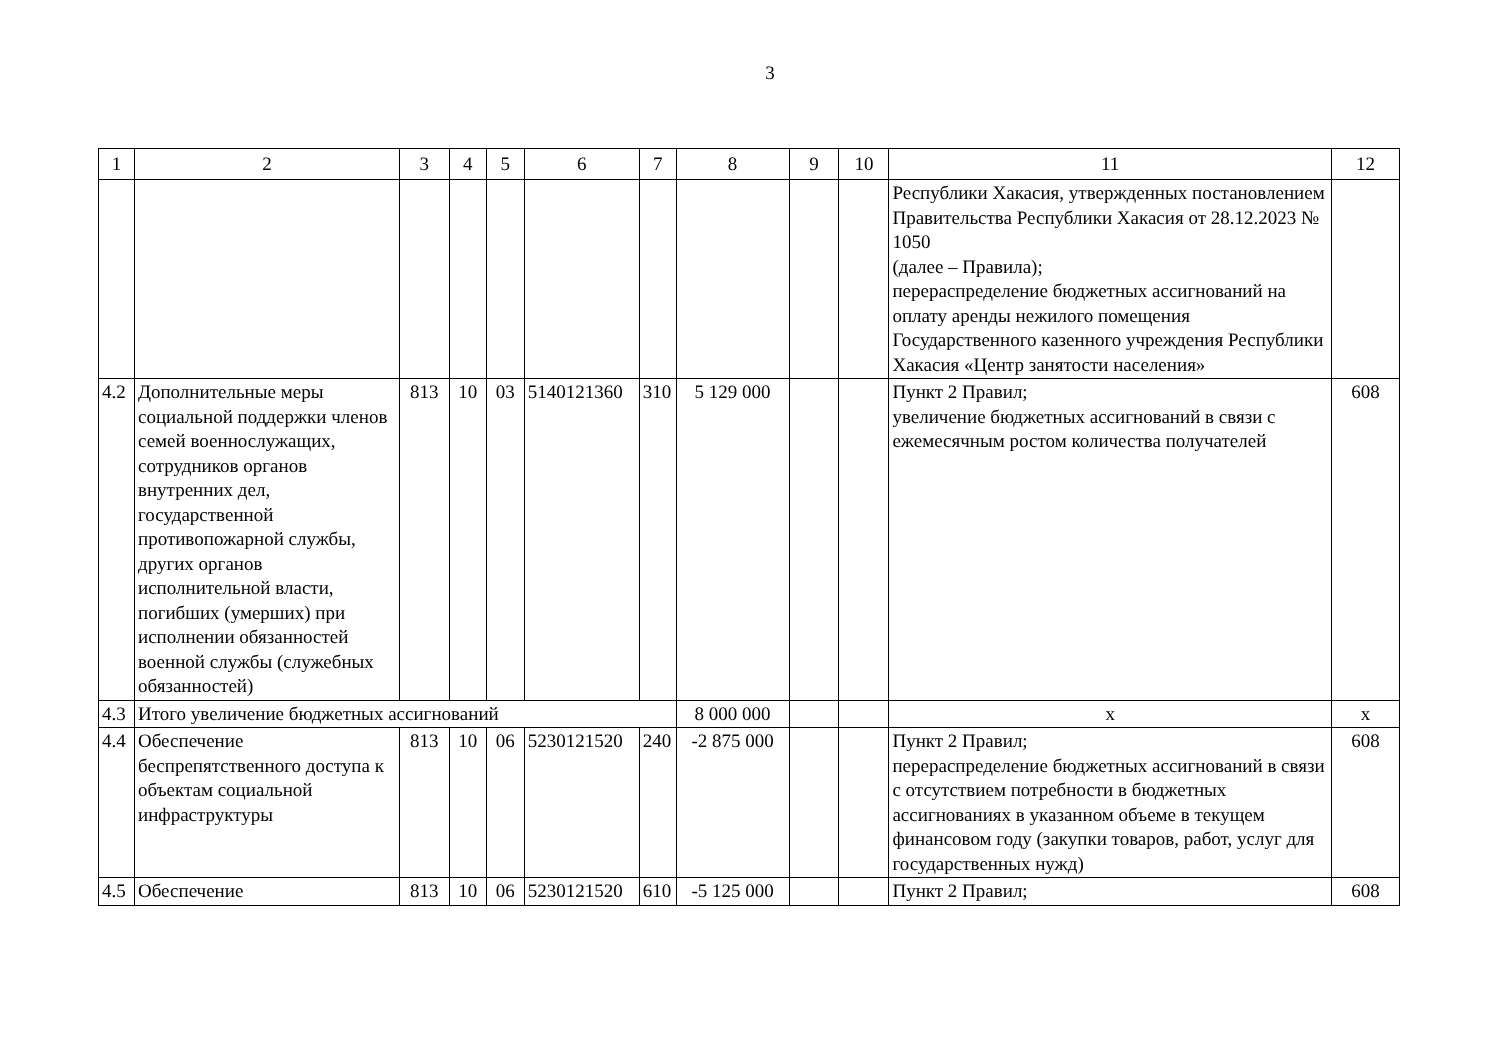3
| 1 | 2 | 3 | 4 | 5 | 6 | 7 | 8 | 9 | 10 | 11 | 12 |
| | | | | | | | | | | Республики Хакасия, утвержденных постановлением Правительства Республики Хакасия от 28.12.2023 № 1050 (далее – Правила); перераспределение бюджетных ассигнований на оплату аренды нежилого помещения Государственного казенного учреждения Республики Хакасия «Центр занятости населения» | |
| 4.2 | Дополнительные меры социальной поддержки членов семей военнослужащих, сотрудников органов внутренних дел, государственной противопожарной службы, других органов исполнительной власти, погибших (умерших) при исполнении обязанностей военной службы (служебных обязанностей) | 813 | 10 | 03 | 5140121360 | 310 | 5 129 000 | | | Пункт 2 Правил; увеличение бюджетных ассигнований в связи с ежемесячным ростом количества получателей | 608 |
| 4.3 | Итого увеличение бюджетных ассигнований | | | | | | 8 000 000 | | | х | х |
| 4.4 | Обеспечение беспрепятственного доступа к объектам социальной инфраструктуры | 813 | 10 | 06 | 5230121520 | 240 | -2 875 000 | | | Пункт 2 Правил; перераспределение бюджетных ассигнований в связи с отсутствием потребности в бюджетных ассигнованиях в указанном объеме в текущем финансовом году (закупки товаров, работ, услуг для государственных нужд) | 608 |
| 4.5 | Обеспечение | 813 | 10 | 06 | 5230121520 | 610 | -5 125 000 | | | Пункт 2 Правил; | 608 |